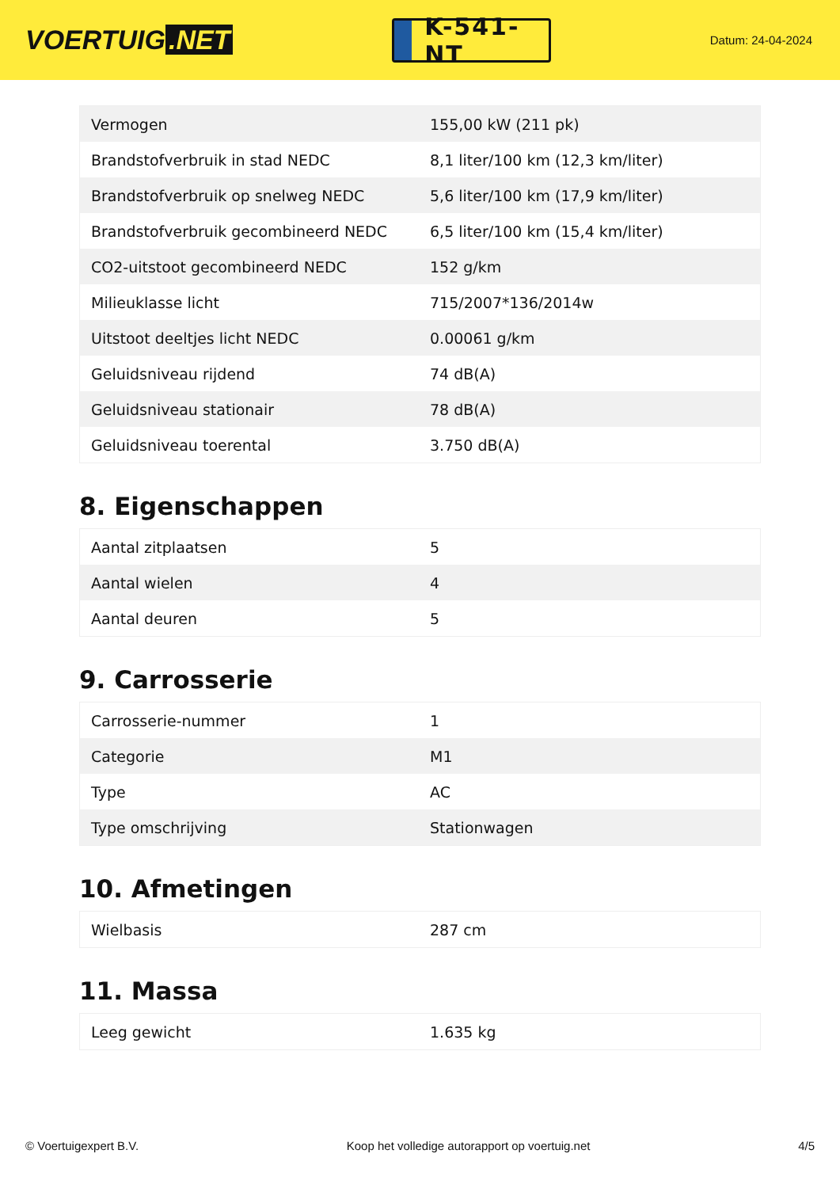VOERTUIG.NET
K-541-NT
Datum: 24-04-2024
| Vermogen | 155,00 kW (211 pk) |
| Brandstofverbruik in stad NEDC | 8,1 liter/100 km (12,3 km/liter) |
| Brandstofverbruik op snelweg NEDC | 5,6 liter/100 km (17,9 km/liter) |
| Brandstofverbruik gecombineerd NEDC | 6,5 liter/100 km (15,4 km/liter) |
| CO2-uitstoot gecombineerd NEDC | 152 g/km |
| Milieuklasse licht | 715/2007*136/2014w |
| Uitstoot deeltjes licht NEDC | 0.00061 g/km |
| Geluidsniveau rijdend | 74 dB(A) |
| Geluidsniveau stationair | 78 dB(A) |
| Geluidsniveau toerental | 3.750 dB(A) |
8. Eigenschappen
| Aantal zitplaatsen | 5 |
| Aantal wielen | 4 |
| Aantal deuren | 5 |
9. Carrosserie
| Carrosserie-nummer | 1 |
| Categorie | M1 |
| Type | AC |
| Type omschrijving | Stationwagen |
10. Afmetingen
| Wielbasis | 287 cm |
11. Massa
| Leeg gewicht | 1.635 kg |
© Voertuigexpert B.V. Koop het volledige autorapport op voertuig.net 4/5